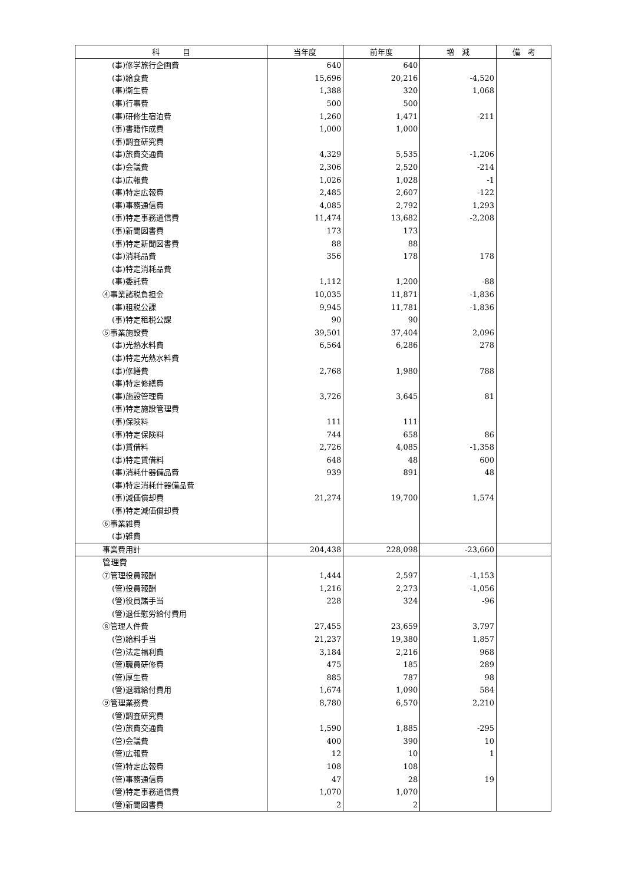| 科 目 | 当年度 | 前年度 | 増 減 | 備 考 |
| --- | --- | --- | --- | --- |
| (事)修学旅行企画費 | 640 | 640 | | |
| (事)給食費 | 15,696 | 20,216 | -4,520 | |
| (事)衛生費 | 1,388 | 320 | 1,068 | |
| (事)行事費 | 500 | 500 | | |
| (事)研修生宿泊費 | 1,260 | 1,471 | -211 | |
| (事)書籍作成費 | 1,000 | 1,000 | | |
| (事)調査研究費 | | | | |
| (事)旅費交通費 | 4,329 | 5,535 | -1,206 | |
| (事)会議費 | 2,306 | 2,520 | -214 | |
| (事)広報費 | 1,026 | 1,028 | -1 | |
| (事)特定広報費 | 2,485 | 2,607 | -122 | |
| (事)事務通信費 | 4,085 | 2,792 | 1,293 | |
| (事)特定事務通信費 | 11,474 | 13,682 | -2,208 | |
| (事)新聞図書費 | 173 | 173 | | |
| (事)特定新聞図書費 | 88 | 88 | | |
| (事)消耗品費 | 356 | 178 | 178 | |
| (事)特定消耗品費 | | | | |
| (事)委託費 | 1,112 | 1,200 | -88 | |
| ④事業諸税負担金 | 10,035 | 11,871 | -1,836 | |
| (事)租税公課 | 9,945 | 11,781 | -1,836 | |
| (事)特定租税公課 | 90 | 90 | | |
| ⑤事業施設費 | 39,501 | 37,404 | 2,096 | |
| (事)光熱水料費 | 6,564 | 6,286 | 278 | |
| (事)特定光熱水料費 | | | | |
| (事)修繕費 | 2,768 | 1,980 | 788 | |
| (事)特定修繕費 | | | | |
| (事)施設管理費 | 3,726 | 3,645 | 81 | |
| (事)特定施設管理費 | | | | |
| (事)保険料 | 111 | 111 | | |
| (事)特定保険料 | 744 | 658 | 86 | |
| (事)賃借料 | 2,726 | 4,085 | -1,358 | |
| (事)特定賃借料 | 648 | 48 | 600 | |
| (事)消耗什器備品費 | 939 | 891 | 48 | |
| (事)特定消耗什器備品費 | | | | |
| (事)減価償却費 | 21,274 | 19,700 | 1,574 | |
| (事)特定減価償却費 | | | | |
| ⑥事業雑費 | | | | |
| (事)雑費 | | | | |
| 事業費用計 | 204,438 | 228,098 | -23,660 | |
| 管理費 | | | | |
| ⑦管理役員報酬 | 1,444 | 2,597 | -1,153 | |
| (管)役員報酬 | 1,216 | 2,273 | -1,056 | |
| (管)役員諸手当 | 228 | 324 | -96 | |
| (管)退任慰労給付費用 | | | | |
| ⑧管理人件費 | 27,455 | 23,659 | 3,797 | |
| (管)給料手当 | 21,237 | 19,380 | 1,857 | |
| (管)法定福利費 | 3,184 | 2,216 | 968 | |
| (管)職員研修費 | 475 | 185 | 289 | |
| (管)厚生費 | 885 | 787 | 98 | |
| (管)退職給付費用 | 1,674 | 1,090 | 584 | |
| ⑨管理業務費 | 8,780 | 6,570 | 2,210 | |
| (管)調査研究費 | | | | |
| (管)旅費交通費 | 1,590 | 1,885 | -295 | |
| (管)会議費 | 400 | 390 | 10 | |
| (管)広報費 | 12 | 10 | 1 | |
| (管)特定広報費 | 108 | 108 | | |
| (管)事務通信費 | 47 | 28 | 19 | |
| (管)特定事務通信費 | 1,070 | 1,070 | | |
| (管)新聞図書費 | 2 | 2 | | |